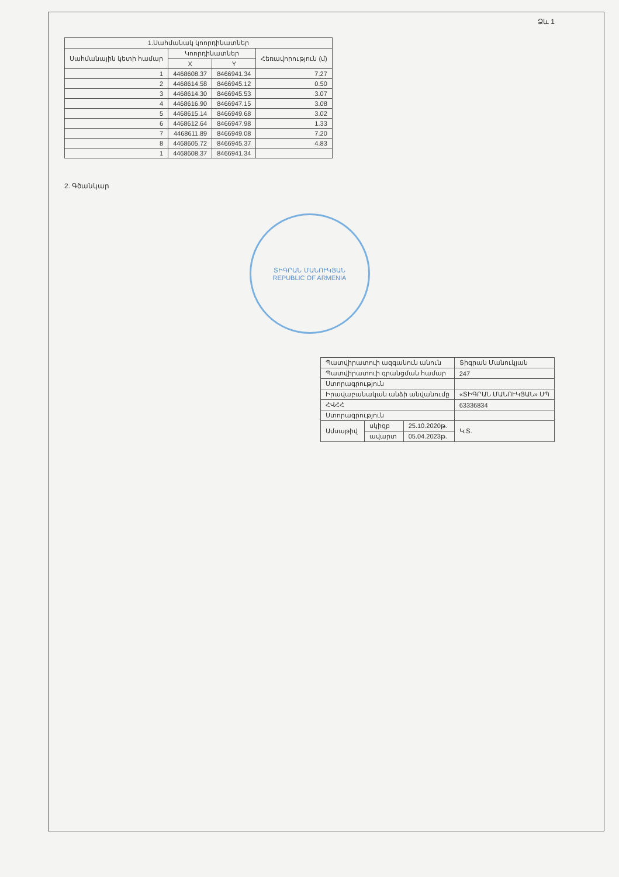Ձև 1
| 1.Սահմանակ կոորդինատներ | | | |
| --- | --- | --- | --- |
| Սահմանային կետի համար | Կոորդինատներ | | Հեռավորություն (մ) |
| | X | Y | |
| 1 | 4468608.37 | 8466941.34 | 7.27 |
| 2 | 4468614.58 | 8466945.12 | 0.50 |
| 3 | 4468614.30 | 8466945.53 | 3.07 |
| 4 | 4468616.90 | 8466947.15 | 3.08 |
| 5 | 4468615.14 | 8466949.68 | 3.02 |
| 6 | 4468612.64 | 8466947.98 | 1.33 |
| 7 | 4468611.89 | 8466949.08 | 7.20 |
| 8 | 4468605.72 | 8466945.37 | 4.83 |
| 1 | 4468608.37 | 8466941.34 | |
2. Գծանկար
ՏԻԳՐԱՆ ՄԱՆՈՒԿՅԱՆ
REPUBLIC OF ARMENIA
| Պատվիրատուի ազգանուն անուն | | | Տիգրան Մանուկյան |
| Պատվիրատուի գրանցման համար | | | 247 |
| Ստորագրություն | | | |
| Իրավաբանական անձի անվանումը | | | «ՏԻԳՐԱՆ ՄԱՆՈՒԿՅԱՆ» ՍՊ |
| ՀՎՀՀ | | | 63336834 |
| Ստորագրություն | | | |
| Ամսաթիվ | սկիզբ | 25.10.2020թ. | Կ.Տ. |
| | ավարտ | 05.04.2023թ. | |